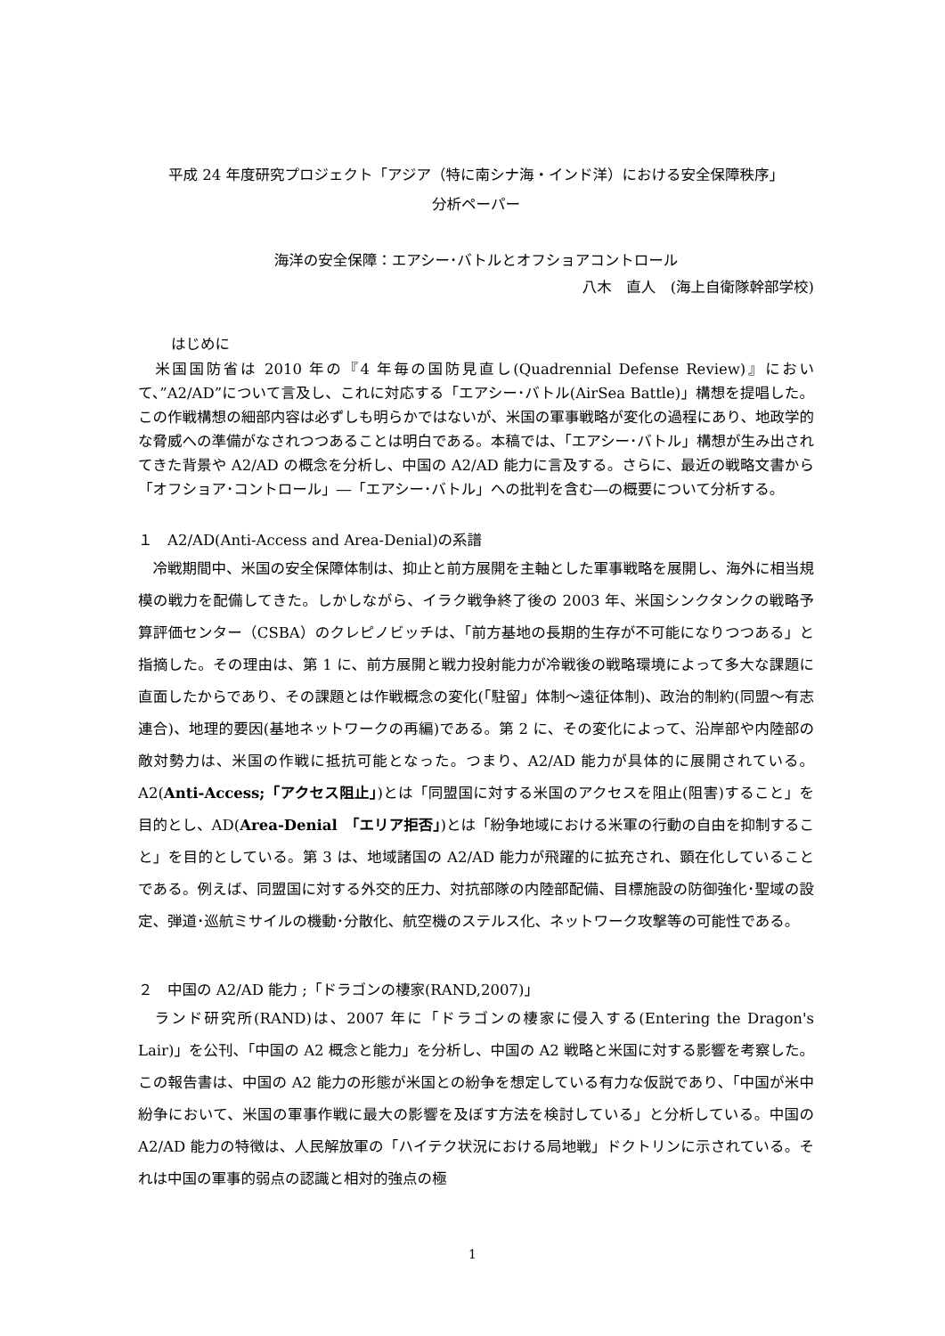平成 24 年度研究プロジェクト「アジア（特に南シナ海・インド洋）における安全保障秩序」
分析ペーパー
海洋の安全保障：エアシー･バトルとオフショアコントロール
八木　直人　(海上自衛隊幹部学校)
はじめに
　米国国防省は 2010 年の『4 年毎の国防見直し(Quadrennial Defense Review)』において、”A2/AD”について言及し、これに対応する「エアシー･バトル(AirSea Battle)」構想を提唱した。この作戦構想の細部内容は必ずしも明らかではないが、米国の軍事戦略が変化の過程にあり、地政学的な脅威への準備がなされつつあることは明白である。本稿では、「エアシー･バトル」構想が生み出されてきた背景や A2/AD の概念を分析し、中国の A2/AD 能力に言及する。さらに、最近の戦略文書から「オフショア･コントロール」―「エアシー･バトル」への批判を含む―の概要について分析する。
１　A2/AD(Anti-Access and Area-Denial)の系譜
　冷戦期間中、米国の安全保障体制は、抑止と前方展開を主軸とした軍事戦略を展開し、海外に相当規模の戦力を配備してきた。しかしながら、イラク戦争終了後の 2003 年、米国シンクタンクの戦略予算評価センター（CSBA）のクレピノビッチは、「前方基地の長期的生存が不可能になりつつある」と指摘した。その理由は、第 1 に、前方展開と戦力投射能力が冷戦後の戦略環境によって多大な課題に直面したからであり、その課題とは作戦概念の変化(「駐留」体制～遠征体制)、政治的制約(同盟～有志連合)、地理的要因(基地ネットワークの再編)である。第 2 に、その変化によって、沿岸部や内陸部の敵対勢力は、米国の作戦に抵抗可能となった。つまり、A2/AD 能力が具体的に展開されている。A2(Anti-Access;「アクセス阻止」)とは「同盟国に対する米国のアクセスを阻止(阻害)すること」を目的とし、AD(Area-Denial　「エリア拒否」)とは「紛争地域における米軍の行動の自由を抑制すること」を目的としている。第 3 は、地域諸国の A2/AD 能力が飛躍的に拡充され、顕在化していることである。例えば、同盟国に対する外交的圧力、対抗部隊の内陸部配備、目標施設の防御強化･聖域の設定、弾道･巡航ミサイルの機動･分散化、航空機のステルス化、ネットワーク攻撃等の可能性である。
２　中国の A2/AD 能力 ;「ドラゴンの棲家(RAND,2007)」
　ランド研究所(RAND)は、2007 年に「ドラゴンの棲家に侵入する(Entering the Dragon's Lair)」を公刊、「中国の A2 概念と能力」を分析し、中国の A2 戦略と米国に対する影響を考察した。この報告書は、中国の A2 能力の形態が米国との紛争を想定している有力な仮説であり、「中国が米中紛争において、米国の軍事作戦に最大の影響を及ぼす方法を検討している」と分析している。中国の A2/AD 能力の特徴は、人民解放軍の「ハイテク状況における局地戦」ドクトリンに示されている。それは中国の軍事的弱点の認識と相対的強点の極
1